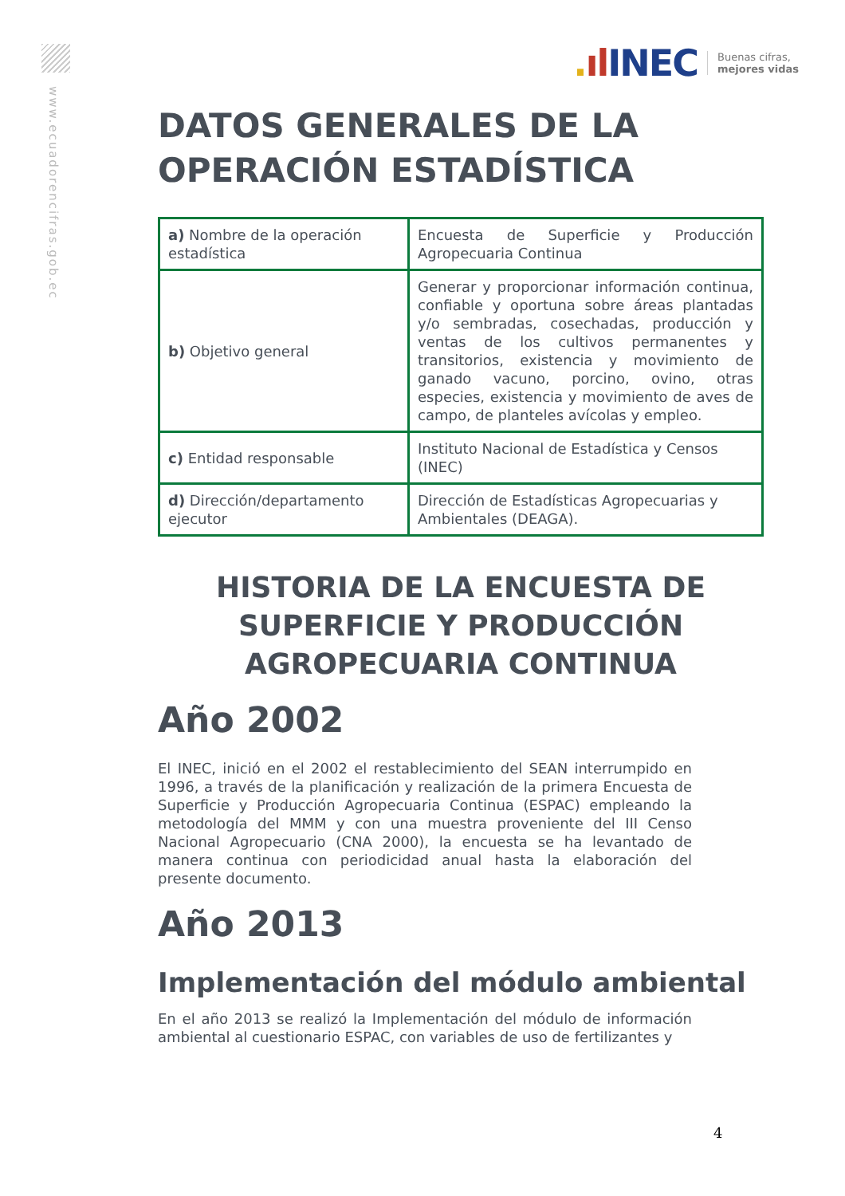www.ecuadorencifras.gob.ec
. ıl INEC Buenas cifras,
mejores vidas
DATOS GENERALES DE LA OPERACIÓN ESTADÍSTICA
| a) Nombre de la operación estadística | Encuesta de Superficie y Producción Agropecuaria Continua |
| b) Objetivo general | Generar y proporcionar información continua, confiable y oportuna sobre áreas plantadas y/o sembradas, cosechadas, producción y ventas de los cultivos permanentes y transitorios, existencia y movimiento de ganado vacuno, porcino, ovino, otras especies, existencia y movimiento de aves de campo, de planteles avícolas y empleo. |
| c) Entidad responsable | Instituto Nacional de Estadística y Censos (INEC) |
| d) Dirección/departamento ejecutor | Dirección de Estadísticas Agropecuarias y Ambientales (DEAGA). |
HISTORIA DE LA ENCUESTA DE SUPERFICIE Y PRODUCCIÓN AGROPECUARIA CONTINUA
Año 2002
El INEC, inició en el 2002 el restablecimiento del SEAN interrumpido en 1996, a través de la planificación y realización de la primera Encuesta de Superficie y Producción Agropecuaria Continua (ESPAC) empleando la metodología del MMM y con una muestra proveniente del III Censo Nacional Agropecuario (CNA 2000), la encuesta se ha levantado de manera continua con periodicidad anual hasta la elaboración del presente documento.
Año 2013
Implementación del módulo ambiental
En el año 2013 se realizó la Implementación del módulo de información ambiental al cuestionario ESPAC, con variables de uso de fertilizantes y
4